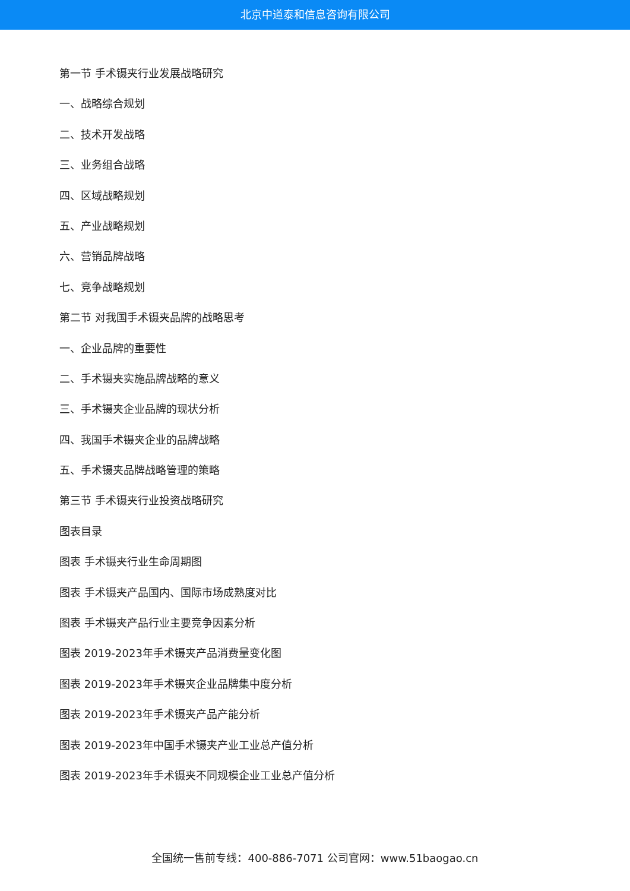北京中道泰和信息咨询有限公司
第一节 手术镊夹行业发展战略研究
一、战略综合规划
二、技术开发战略
三、业务组合战略
四、区域战略规划
五、产业战略规划
六、营销品牌战略
七、竞争战略规划
第二节 对我国手术镊夹品牌的战略思考
一、企业品牌的重要性
二、手术镊夹实施品牌战略的意义
三、手术镊夹企业品牌的现状分析
四、我国手术镊夹企业的品牌战略
五、手术镊夹品牌战略管理的策略
第三节 手术镊夹行业投资战略研究
图表目录
图表 手术镊夹行业生命周期图
图表 手术镊夹产品国内、国际市场成熟度对比
图表 手术镊夹产品行业主要竞争因素分析
图表 2019-2023年手术镊夹产品消费量变化图
图表 2019-2023年手术镊夹企业品牌集中度分析
图表 2019-2023年手术镊夹产品产能分析
图表 2019-2023年中国手术镊夹产业工业总产值分析
图表 2019-2023年手术镊夹不同规模企业工业总产值分析
全国统一售前专线：400-886-7071 公司官网：www.51baogao.cn